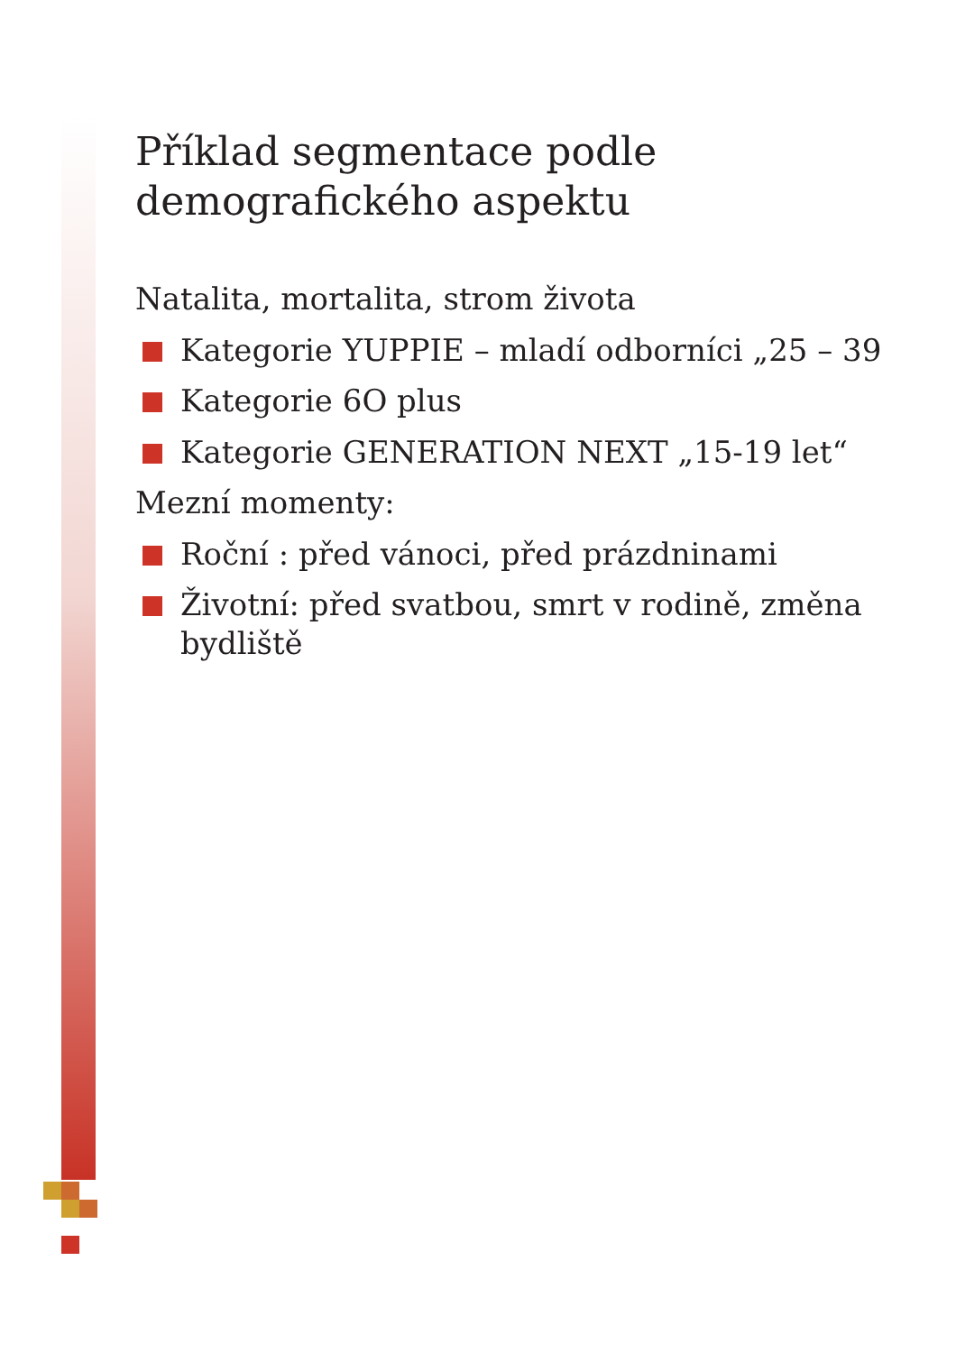Příklad segmentace podle demografického aspektu
Natalita, mortalita, strom života
Kategorie YUPPIE – mladí odborníci „25 – 39
Kategorie 6O plus
Kategorie GENERATION NEXT „15-19 let“
Mezní momenty:
Roční : před vánoci, před prázdninami
Životní: před svatbou, smrt v rodině, změna bydliště